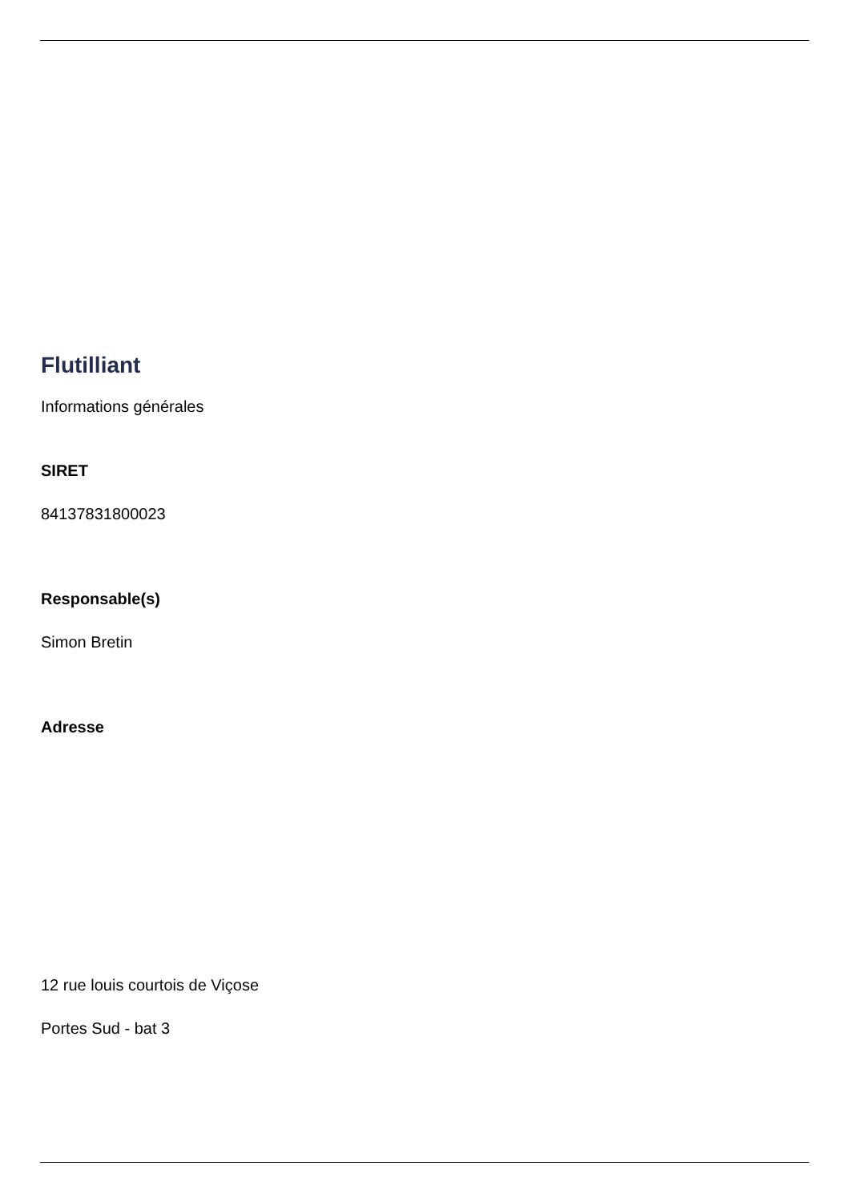Flutilliant
Informations générales
SIRET
84137831800023
Responsable(s)
Simon Bretin
Adresse
12 rue louis courtois de Viçose
Portes Sud - bat 3